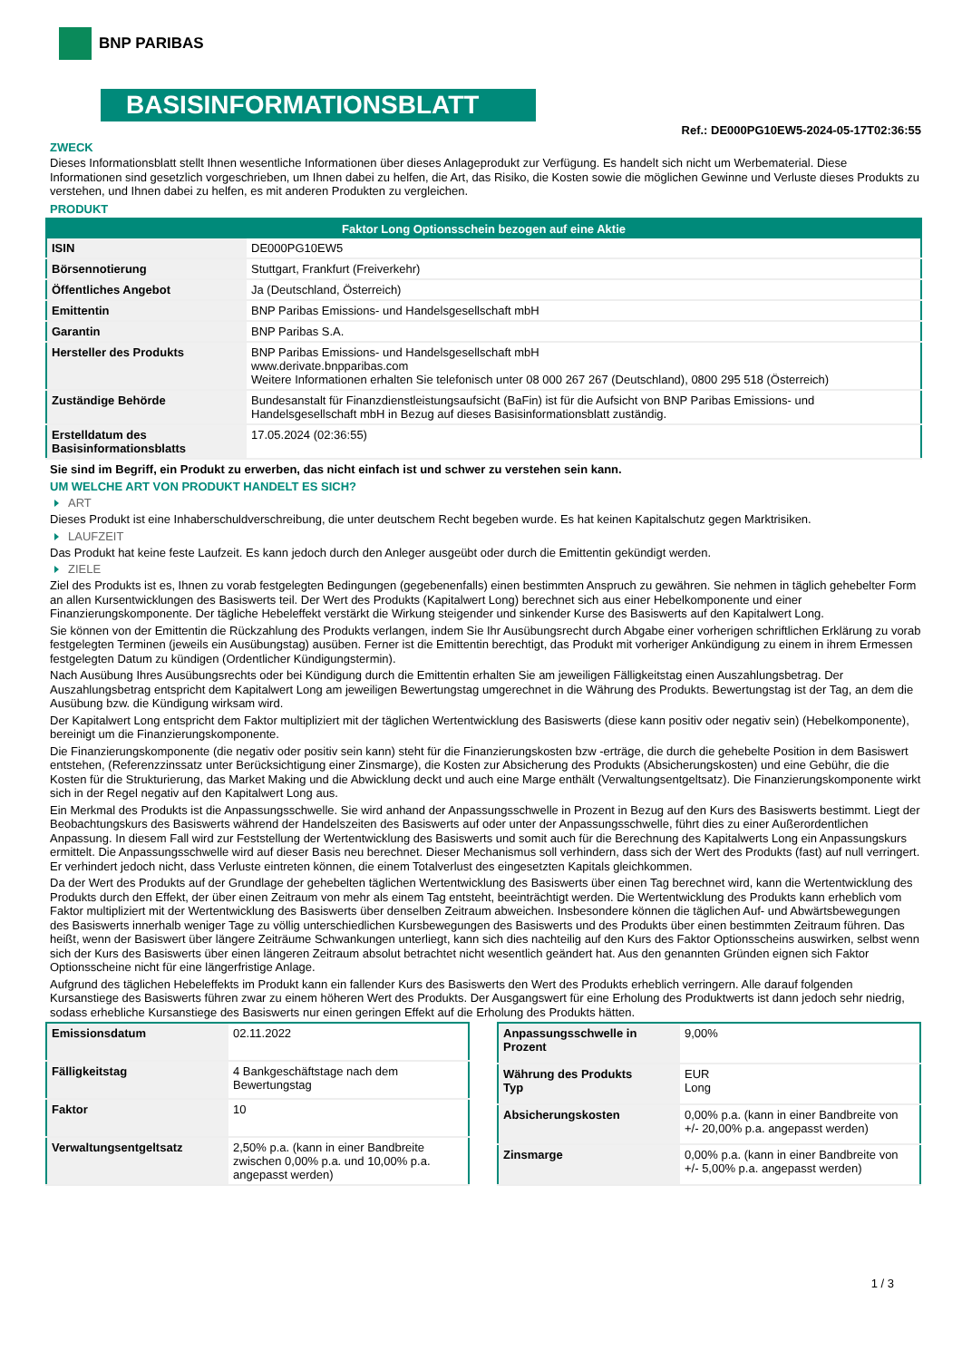BNP PARIBAS
BASISINFORMATIONSBLATT
Ref.: DE000PG10EW5-2024-05-17T02:36:55
ZWECK
Dieses Informationsblatt stellt Ihnen wesentliche Informationen über dieses Anlageprodukt zur Verfügung. Es handelt sich nicht um Werbematerial. Diese Informationen sind gesetzlich vorgeschrieben, um Ihnen dabei zu helfen, die Art, das Risiko, die Kosten sowie die möglichen Gewinne und Verluste dieses Produkts zu verstehen, und Ihnen dabei zu helfen, es mit anderen Produkten zu vergleichen.
PRODUKT
| Faktor Long Optionsschein bezogen auf eine Aktie | |
| --- | --- |
| ISIN | DE000PG10EW5 |
| Börsennotierung | Stuttgart, Frankfurt (Freiverkehr) |
| Öffentliches Angebot | Ja (Deutschland, Österreich) |
| Emittentin | BNP Paribas Emissions- und Handelsgesellschaft mbH |
| Garantin | BNP Paribas S.A. |
| Hersteller des Produkts | BNP Paribas Emissions- und Handelsgesellschaft mbH www.derivate.bnpparibas.com Weitere Informationen erhalten Sie telefonisch unter 08 000 267 267 (Deutschland), 0800 295 518 (Österreich) |
| Zuständige Behörde | Bundesanstalt für Finanzdienstleistungsaufsicht (BaFin) ist für die Aufsicht von BNP Paribas Emissions- und Handelsgesellschaft mbH in Bezug auf dieses Basisinformationsblatt zuständig. |
| Erstelldatum des Basisinformationsblatts | 17.05.2024 (02:36:55) |
Sie sind im Begriff, ein Produkt zu erwerben, das nicht einfach ist und schwer zu verstehen sein kann.
UM WELCHE ART VON PRODUKT HANDELT ES SICH?
ART
Dieses Produkt ist eine Inhaberschuldverschreibung, die unter deutschem Recht begeben wurde. Es hat keinen Kapitalschutz gegen Marktrisiken.
LAUFZEIT
Das Produkt hat keine feste Laufzeit. Es kann jedoch durch den Anleger ausgeübt oder durch die Emittentin gekündigt werden.
ZIELE
Ziel des Produkts ist es, Ihnen zu vorab festgelegten Bedingungen (gegebenenfalls) einen bestimmten Anspruch zu gewähren. Sie nehmen in täglich gehebelter Form an allen Kursentwicklungen des Basiswerts teil. Der Wert des Produkts (Kapitalwert Long) berechnet sich aus einer Hebelkomponente und einer Finanzierungskomponente. Der tägliche Hebeleffekt verstärkt die Wirkung steigender und sinkender Kurse des Basiswerts auf den Kapitalwert Long.
Sie können von der Emittentin die Rückzahlung des Produkts verlangen, indem Sie Ihr Ausübungsrecht durch Abgabe einer vorherigen schriftlichen Erklärung zu vorab festgelegten Terminen (jeweils ein Ausübungstag) ausüben. Ferner ist die Emittentin berechtigt, das Produkt mit vorheriger Ankündigung zu einem in ihrem Ermessen festgelegten Datum zu kündigen (Ordentlicher Kündigungstermin).
Nach Ausübung Ihres Ausübungsrechts oder bei Kündigung durch die Emittentin erhalten Sie am jeweiligen Fälligkeitstag einen Auszahlungsbetrag. Der Auszahlungsbetrag entspricht dem Kapitalwert Long am jeweiligen Bewertungstag umgerechnet in die Währung des Produkts. Bewertungstag ist der Tag, an dem die Ausübung bzw. die Kündigung wirksam wird.
Der Kapitalwert Long entspricht dem Faktor multipliziert mit der täglichen Wertentwicklung des Basiswerts (diese kann positiv oder negativ sein) (Hebelkomponente), bereinigt um die Finanzierungskomponente.
Die Finanzierungskomponente (die negativ oder positiv sein kann) steht für die Finanzierungskosten bzw -erträge, die durch die gehebelte Position in dem Basiswert entstehen, (Referenzzinssatz unter Berücksichtigung einer Zinsmarge), die Kosten zur Absicherung des Produkts (Absicherungskosten) und eine Gebühr, die die Kosten für die Strukturierung, das Market Making und die Abwicklung deckt und auch eine Marge enthält (Verwaltungsentgeltsatz). Die Finanzierungskomponente wirkt sich in der Regel negativ auf den Kapitalwert Long aus.
Ein Merkmal des Produkts ist die Anpassungsschwelle. Sie wird anhand der Anpassungsschwelle in Prozent in Bezug auf den Kurs des Basiswerts bestimmt. Liegt der Beobachtungskurs des Basiswerts während der Handelszeiten des Basiswerts auf oder unter der Anpassungsschwelle, führt dies zu einer Außerordentlichen Anpassung. In diesem Fall wird zur Feststellung der Wertentwicklung des Basiswerts und somit auch für die Berechnung des Kapitalwerts Long ein Anpassungskurs ermittelt. Die Anpassungsschwelle wird auf dieser Basis neu berechnet. Dieser Mechanismus soll verhindern, dass sich der Wert des Produkts (fast) auf null verringert. Er verhindert jedoch nicht, dass Verluste eintreten können, die einem Totalverlust des eingesetzten Kapitals gleichkommen.
Da der Wert des Produkts auf der Grundlage der gehebelten täglichen Wertentwicklung des Basiswerts über einen Tag berechnet wird, kann die Wertentwicklung des Produkts durch den Effekt, der über einen Zeitraum von mehr als einem Tag entsteht, beeinträchtigt werden. Die Wertentwicklung des Produkts kann erheblich vom Faktor multipliziert mit der Wertentwicklung des Basiswerts über denselben Zeitraum abweichen. Insbesondere können die täglichen Auf- und Abwärtsbewegungen des Basiswerts innerhalb weniger Tage zu völlig unterschiedlichen Kursbewegungen des Basiswerts und des Produkts über einen bestimmten Zeitraum führen. Das heißt, wenn der Basiswert über längere Zeiträume Schwankungen unterliegt, kann sich dies nachteilig auf den Kurs des Faktor Optionsscheins auswirken, selbst wenn sich der Kurs des Basiswerts über einen längeren Zeitraum absolut betrachtet nicht wesentlich geändert hat. Aus den genannten Gründen eignen sich Faktor Optionsscheine nicht für eine längerfristige Anlage.
Aufgrund des täglichen Hebeleffekts im Produkt kann ein fallender Kurs des Basiswerts den Wert des Produkts erheblich verringern. Alle darauf folgenden Kursanstiege des Basiswerts führen zwar zu einem höheren Wert des Produkts. Der Ausgangswert für eine Erholung des Produktwerts ist dann jedoch sehr niedrig, sodass erhebliche Kursanstiege des Basiswerts nur einen geringen Effekt auf die Erholung des Produkts hätten.
| Emissionsdatum | 02.11.2022 |
| Fälligkeitstag | 4 Bankgeschäftstage nach dem Bewertungstag |
| Faktor | 10 |
| Verwaltungsentgeltsatz | 2,50% p.a. (kann in einer Bandbreite zwischen 0,00% p.a. und 10,00% p.a. angepasst werden) |
| Anpassungsschwelle in Prozent | 9,00% |
| Währung des Produkts Typ | EUR Long |
| Absicherungskosten | 0,00% p.a. (kann in einer Bandbreite von +/- 20,00% p.a. angepasst werden) |
| Zinsmarge | 0,00% p.a. (kann in einer Bandbreite von +/- 5,00% p.a. angepasst werden) |
1 / 3